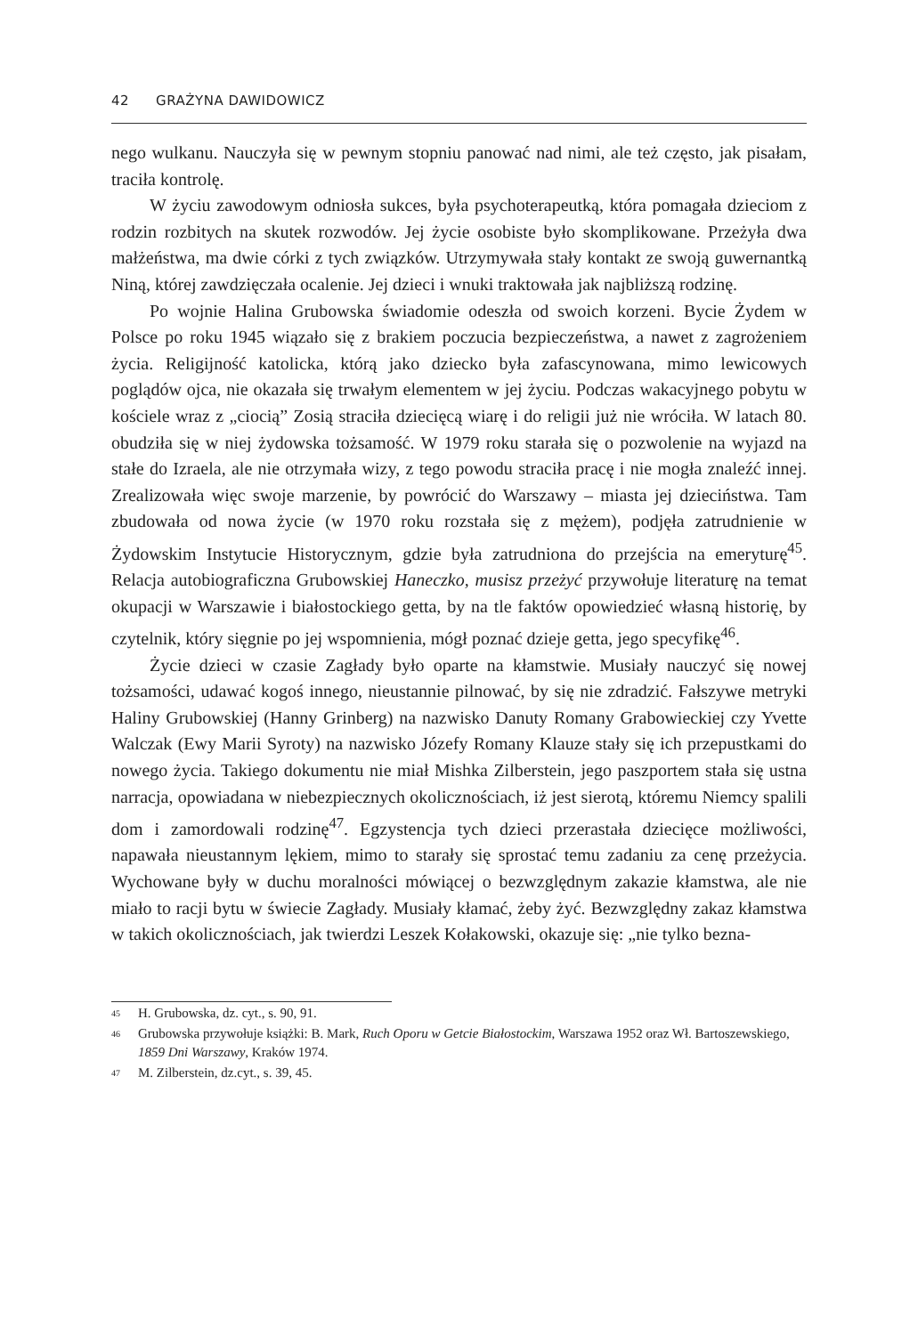42 GRAŻYNA DAWIDOWICZ
nego wulkanu. Nauczyła się w pewnym stopniu panować nad nimi, ale też często, jak pisałam, traciła kontrolę.
W życiu zawodowym odniosła sukces, była psychoterapeutką, która pomagała dzieciom z rodzin rozbitych na skutek rozwodów. Jej życie osobiste było skomplikowane. Przeżyła dwa małżeństwa, ma dwie córki z tych związków. Utrzymywała stały kontakt ze swoją guwernantką Niną, której zawdzięczała ocalenie. Jej dzieci i wnuki traktowała jak najbliższą rodzinę.
Po wojnie Halina Grubowska świadomie odeszła od swoich korzeni. Bycie Żydem w Polsce po roku 1945 wiązało się z brakiem poczucia bezpieczeństwa, a nawet z zagrożeniem życia. Religijność katolicka, którą jako dziecko była zafascynowana, mimo lewicowych poglądów ojca, nie okazała się trwałym elementem w jej życiu. Podczas wakacyjnego pobytu w kościele wraz z „ciocią” Zosią straciła dziecięcą wiarę i do religii już nie wróciła. W latach 80. obudziła się w niej żydowska tożsamość. W 1979 roku starała się o pozwolenie na wyjazd na stałe do Izraela, ale nie otrzymała wizy, z tego powodu straciła pracę i nie mogła znaleźć innej. Zrealizowała więc swoje marzenie, by powrócić do Warszawy – miasta jej dzieciństwa. Tam zbudowała od nowa życie (w 1970 roku rozstała się z mężem), podjęła zatrudnienie w Żydowskim Instytucie Historycznym, gdzie była zatrudniona do przejścia na emeryturę<sup>45</sup>. Relacja autobiograficzna Grubowskiej Haneczko, musisz przeżyć przywołuje literaturę na temat okupacji w Warszawie i białostockiego getta, by na tle faktów opowiedzieć własną historię, by czytelnik, który sięgnie po jej wspomnienia, mógł poznać dzieje getta, jego specyfikę<sup>46</sup>.
Życie dzieci w czasie Zagłady było oparte na kłamstwie. Musiały nauczyć się nowej tożsamości, udawać kogoś innego, nieustannie pilnować, by się nie zdradzić. Fałszywe metryki Haliny Grubowskiej (Hanny Grinberg) na nazwisko Danuty Romany Grabowieckiej czy Yvette Walczak (Ewy Marii Syroty) na nazwisko Józefy Romany Klauze stały się ich przepustkami do nowego życia. Takiego dokumentu nie miał Mishka Zilberstein, jego paszportem stała się ustna narracja, opowiadana w niebezpiecznych okolicznościach, iż jest sierotą, któremu Niemcy spalili dom i zamordowali rodzinę<sup>47</sup>. Egzystencja tych dzieci przerastała dziecięce możliwości, napawała nieustannym lękiem, mimo to starały się sprostać temu zadaniu za cenę przeżycia. Wychowane były w duchu moralności mówiącej o bezwzględnym zakazie kłamstwa, ale nie miało to racji bytu w świecie Zagłady. Musiały kłamać, żeby żyć. Bezwzględny zakaz kłamstwa w takich okolicznościach, jak twierdzi Leszek Kołakowski, okazuje się: „nie tylko bezna-
<sup>45</sup> H. Grubowska, dz. cyt., s. 90, 91.
<sup>46</sup> Grubowska przywołuje książki: B. Mark, Ruch Oporu w Getcie Białostockim, Warszawa 1952 oraz Wł. Bartoszewskiego, 1859 Dni Warszawy, Kraków 1974.
<sup>47</sup> M. Zilberstein, dz.cyt., s. 39, 45.